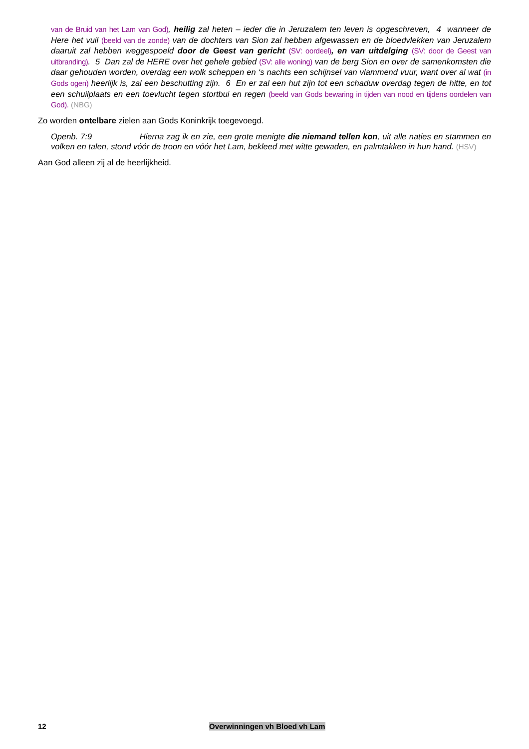van de Bruid van het Lam van God), heilig zal heten – ieder die in Jeruzalem ten leven is opgeschreven, 4 wanneer de Here het vuil (beeld van de zonde) van de dochters van Sion zal hebben afgewassen en de bloedvlekken van Jeruzalem daaruit zal hebben weggespoeld door de Geest van gericht (SV: oordeel), en van uitdelging (SV: door de Geest van uitbranding). 5 Dan zal de HERE over het gehele gebied (SV: alle woning) van de berg Sion en over de samenkomsten die daar gehouden worden, overdag een wolk scheppen en ‘s nachts een schijnsel van vlammend vuur, want over al wat (in Gods ogen) heerlijk is, zal een beschutting zijn. 6 En er zal een hut zijn tot een schaduw overdag tegen de hitte, en tot een schuilplaats en een toevlucht tegen stortbui en regen (beeld van Gods bewaring in tijden van nood en tijdens oordelen van God). (NBG)
Zo worden ontelbare zielen aan Gods Koninkrijk toegevoegd.
Openb. 7:9 Hierna zag ik en zie, een grote menigte die niemand tellen kon, uit alle naties en stammen en volken en talen, stond vóór de troon en vóór het Lam, bekleed met witte gewaden, en palmtakken in hun hand. (HSV)
Aan God alleen zij al de heerlijkheid.
12 Overwinningen vh Bloed vh Lam